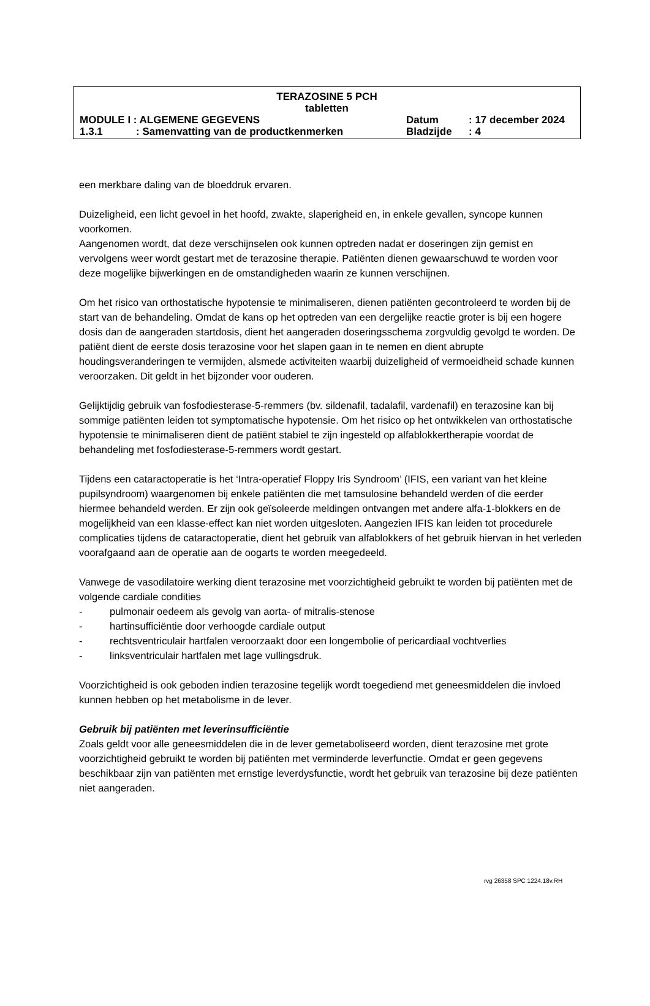TERAZOSINE 5 PCH
tabletten
MODULE I : ALGEMENE GEGEVENS Datum: 17 december 2024
1.3.1: Samenvatting van de productkenmerken Bladzijde: 4
een merkbare daling van de bloeddruk ervaren.
Duizeligheid, een licht gevoel in het hoofd, zwakte, slaperigheid en, in enkele gevallen, syncope kunnen voorkomen.
Aangenomen wordt, dat deze verschijnselen ook kunnen optreden nadat er doseringen zijn gemist en vervolgens weer wordt gestart met de terazosine therapie. Patiënten dienen gewaarschuwd te worden voor deze mogelijke bijwerkingen en de omstandigheden waarin ze kunnen verschijnen.
Om het risico van orthostatische hypotensie te minimaliseren, dienen patiënten gecontroleerd te worden bij de start van de behandeling. Omdat de kans op het optreden van een dergelijke reactie groter is bij een hogere dosis dan de aangeraden startdosis, dient het aangeraden doseringsschema zorgvuldig gevolgd te worden. De patiënt dient de eerste dosis terazosine voor het slapen gaan in te nemen en dient abrupte houdingsveranderingen te vermijden, alsmede activiteiten waarbij duizeligheid of vermoeidheid schade kunnen veroorzaken. Dit geldt in het bijzonder voor ouderen.
Gelijktijdig gebruik van fosfodiesterase-5-remmers (bv. sildenafil, tadalafil, vardenafil) en terazosine kan bij sommige patiënten leiden tot symptomatische hypotensie. Om het risico op het ontwikkelen van orthostatische hypotensie te minimaliseren dient de patiënt stabiel te zijn ingesteld op alfablokkertherapie voordat de behandeling met fosfodiesterase-5-remmers wordt gestart.
Tijdens een cataractoperatie is het ‘Intra-operatief Floppy Iris Syndroom’ (IFIS, een variant van het kleine pupilsyndroom) waargenomen bij enkele patiënten die met tamsulosine behandeld werden of die eerder hiermee behandeld werden. Er zijn ook geïsoleerde meldingen ontvangen met andere alfa-1-blokkers en de mogelijkheid van een klasse-effect kan niet worden uitgesloten. Aangezien IFIS kan leiden tot procedurele complicaties tijdens de cataractoperatie, dient het gebruik van alfablokkers of het gebruik hiervan in het verleden voorafgaand aan de operatie aan de oogarts te worden meegedeeld.
Vanwege de vasodilatoire werking dient terazosine met voorzichtigheid gebruikt te worden bij patiënten met de volgende cardiale condities
- pulmonair oedeem als gevolg van aorta- of mitralis-stenose
- hartinsufficiëntie door verhoogde cardiale output
- rechtsventriculair hartfalen veroorzaakt door een longembolie of pericardiaal vochtverlies
- linksventriculair hartfalen met lage vullingsdruk.
Voorzichtigheid is ook geboden indien terazosine tegelijk wordt toegediend met geneesmiddelen die invloed kunnen hebben op het metabolisme in de lever.
Gebruik bij patiënten met leverinsufficiëntie
Zoals geldt voor alle geneesmiddelen die in de lever gemetaboliseerd worden, dient terazosine met grote voorzichtigheid gebruikt te worden bij patiënten met verminderde leverfunctie. Omdat er geen gegevens beschikbaar zijn van patiënten met ernstige leverdysfunctie, wordt het gebruik van terazosine bij deze patiënten niet aangeraden.
rvg 26358 SPC 1224.18v.RH